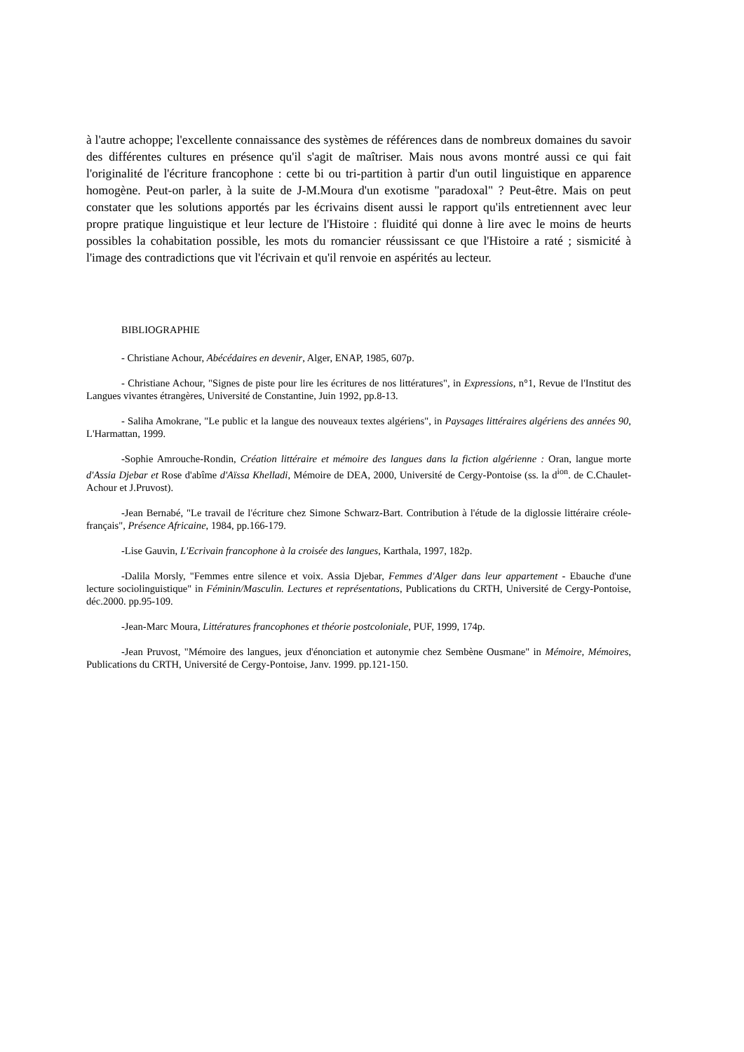à l'autre achoppe; l'excellente connaissance des systèmes de références dans de nombreux domaines du savoir des différentes cultures en présence qu'il s'agit de maîtriser. Mais nous avons montré aussi ce qui fait l'originalité de l'écriture francophone : cette bi ou tri-partition à partir d'un outil linguistique en apparence homogène. Peut-on parler, à la suite de J-M.Moura d'un exotisme "paradoxal" ? Peut-être. Mais on peut constater que les solutions apportés par les écrivains disent aussi le rapport qu'ils entretiennent avec leur propre pratique linguistique et leur lecture de l'Histoire : fluidité qui donne à lire avec le moins de heurts possibles la cohabitation possible, les mots du romancier réussissant ce que l'Histoire a raté ; sismicité à l'image des contradictions que vit l'écrivain et qu'il renvoie en aspérités au lecteur.
BIBLIOGRAPHIE
- Christiane Achour, Abécédaires en devenir, Alger, ENAP, 1985, 607p.
- Christiane Achour, "Signes de piste pour lire les écritures de nos littératures", in Expressions, n°1, Revue de l'Institut des Langues vivantes étrangères, Université de Constantine, Juin 1992, pp.8-13.
- Saliha Amokrane, "Le public et la langue des nouveaux textes algériens", in Paysages littéraires algériens des années 90, L'Harmattan, 1999.
-Sophie Amrouche-Rondin, Création littéraire et mémoire des langues dans la fiction algérienne : Oran, langue morte d'Assia Djebar et Rose d'abîme d'Aïssa Khelladi, Mémoire de DEA, 2000, Université de Cergy-Pontoise (ss. la d<sup>ion</sup>. de C.Chaulet-Achour et J.Pruvost).
-Jean Bernabé, "Le travail de l'écriture chez Simone Schwarz-Bart. Contribution à l'étude de la diglossie littéraire créole-français", Présence Africaine, 1984, pp.166-179.
-Lise Gauvin, L'Ecrivain francophone à la croisée des langues, Karthala, 1997, 182p.
-Dalila Morsly, "Femmes entre silence et voix. Assia Djebar, Femmes d'Alger dans leur appartement - Ebauche d'une lecture sociolinguistique" in Féminin/Masculin. Lectures et représentations, Publications du CRTH, Université de Cergy-Pontoise, déc.2000. pp.95-109.
-Jean-Marc Moura, Littératures francophones et théorie postcoloniale, PUF, 1999, 174p.
-Jean Pruvost, "Mémoire des langues, jeux d'énonciation et autonymie chez Sembène Ousmane" in Mémoire, Mémoires, Publications du CRTH, Université de Cergy-Pontoise, Janv. 1999. pp.121-150.